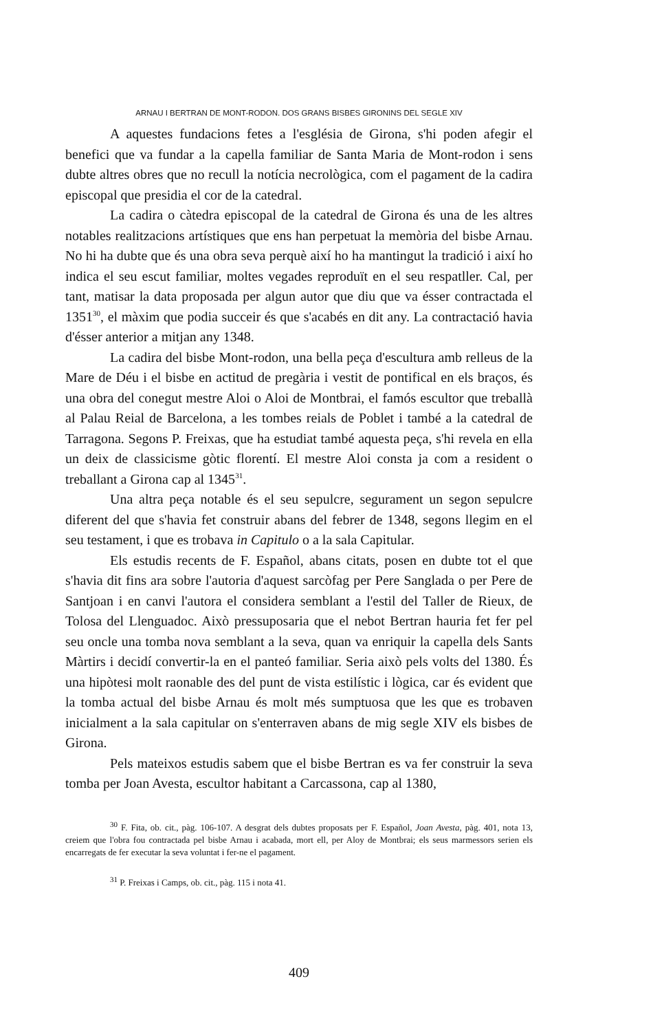ARNAU I BERTRAN DE MONT-RODON. DOS GRANS BISBES GIRONINS DEL SEGLE XIV
A aquestes fundacions fetes a l'església de Girona, s'hi poden afegir el benefici que va fundar a la capella familiar de Santa Maria de Mont-rodon i sens dubte altres obres que no recull la notícia necrològica, com el pagament de la cadira episcopal que presidia el cor de la catedral.
La cadira o càtedra episcopal de la catedral de Girona és una de les altres notables realitzacions artístiques que ens han perpetuat la memòria del bisbe Arnau. No hi ha dubte que és una obra seva perquè així ho ha mantingut la tradició i així ho indica el seu escut familiar, moltes vegades reproduït en el seu respatller. Cal, per tant, matisar la data proposada per algun autor que diu que va ésser contractada el 1351<sup>30</sup>, el màxim que podia succeir és que s'acabés en dit any. La contractació havia d'ésser anterior a mitjan any 1348.
La cadira del bisbe Mont-rodon, una bella peça d'escultura amb relleus de la Mare de Déu i el bisbe en actitud de pregària i vestit de pontifical en els braços, és una obra del conegut mestre Aloi o Aloi de Montbrai, el famós escultor que treballà al Palau Reial de Barcelona, a les tombes reials de Poblet i també a la catedral de Tarragona. Segons P. Freixas, que ha estudiat també aquesta peça, s'hi revela en ella un deix de classicisme gòtic florentí. El mestre Aloi consta ja com a resident o treballant a Girona cap al 1345<sup>31</sup>.
Una altra peça notable és el seu sepulcre, segurament un segon sepulcre diferent del que s'havia fet construir abans del febrer de 1348, segons llegim en el seu testament, i que es trobava in Capitulo o a la sala Capitular.
Els estudis recents de F. Español, abans citats, posen en dubte tot el que s'havia dit fins ara sobre l'autoria d'aquest sarcòfag per Pere Sanglada o per Pere de Santjoan i en canvi l'autora el considera semblant a l'estil del Taller de Rieux, de Tolosa del Llenguadoc. Això pressuposaria que el nebot Bertran hauria fet fer pel seu oncle una tomba nova semblant a la seva, quan va enriquir la capella dels Sants Màrtirs i decidí convertir-la en el panteó familiar. Seria això pels volts del 1380. És una hipòtesi molt raonable des del punt de vista estilístic i lògica, car és evident que la tomba actual del bisbe Arnau és molt més sumptuosa que les que es trobaven inicialment a la sala capitular on s'enterraven abans de mig segle XIV els bisbes de Girona.
Pels mateixos estudis sabem que el bisbe Bertran es va fer construir la seva tomba per Joan Avesta, escultor habitant a Carcassona, cap al 1380,
<sup>30</sup> F. Fita, ob. cit., pàg. 106-107. A desgrat dels dubtes proposats per F. Español, Joan Avesta, pàg. 401, nota 13, creiem que l'obra fou contractada pel bisbe Arnau i acabada, mort ell, per Aloy de Montbrai; els seus marmessors serien els encarregats de fer executar la seva voluntat i fer-ne el pagament.
<sup>31</sup> P. Freixas i Camps, ob. cit., pàg. 115 i nota 41.
409